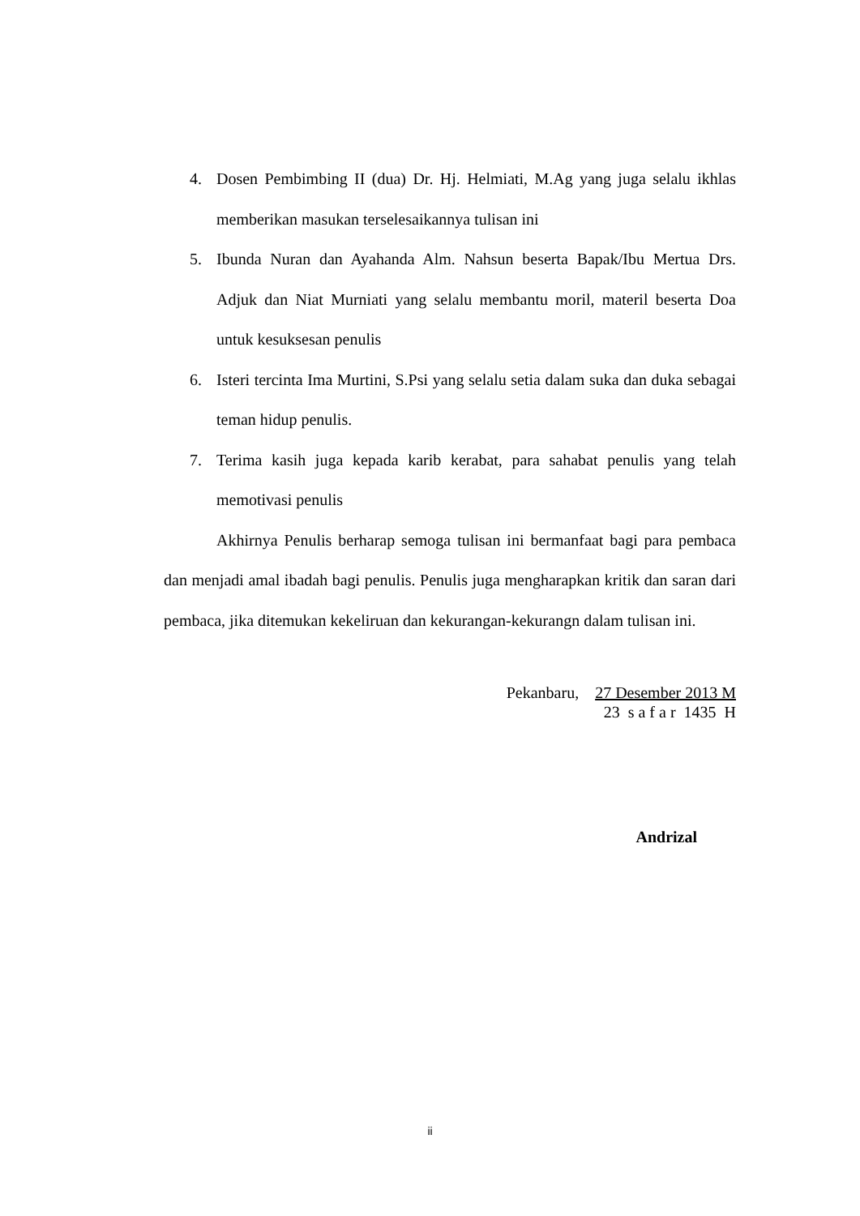4. Dosen Pembimbing II (dua) Dr. Hj. Helmiati, M.Ag yang juga selalu ikhlas memberikan masukan terselesaikannya tulisan ini
5. Ibunda Nuran dan Ayahanda Alm. Nahsun beserta Bapak/Ibu Mertua Drs. Adjuk dan Niat Murniati yang selalu membantu moril, materil beserta Doa untuk kesuksesan penulis
6. Isteri tercinta Ima Murtini, S.Psi yang selalu setia dalam suka dan duka sebagai teman hidup penulis.
7. Terima kasih juga kepada karib kerabat, para sahabat penulis yang telah memotivasi penulis
Akhirnya Penulis berharap semoga tulisan ini bermanfaat bagi para pembaca dan menjadi amal ibadah bagi penulis. Penulis juga mengharapkan kritik dan saran dari pembaca, jika ditemukan kekeliruan dan kekurangan-kekurangn dalam tulisan ini.
Pekanbaru, 27 Desember 2013 M
23 s a f a r 1435 H
Andrizal
ii